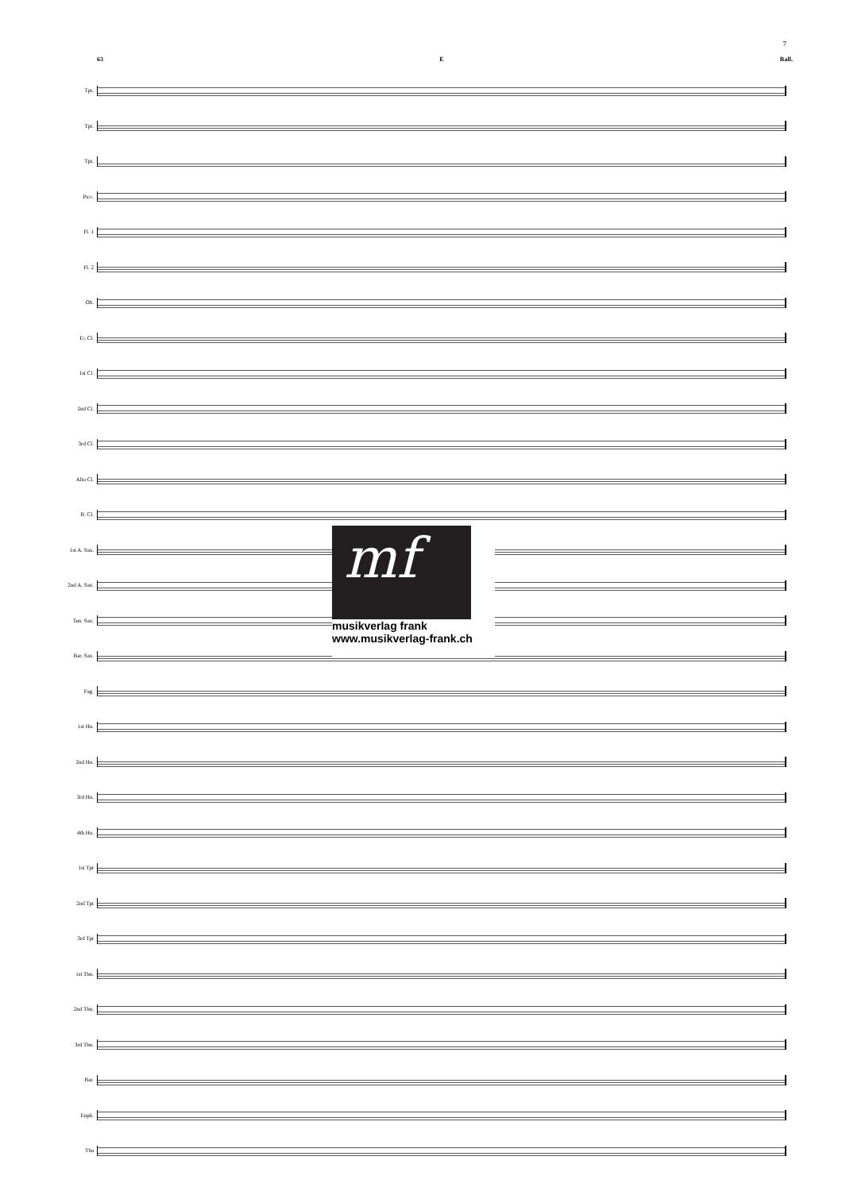7
63 E Rall.
Tpt.
Tpt.
Tpt.
Picc.
Fl. 1
Fl. 2
Ob.
E♭ Cl.
1st Cl.
2nd Cl.
3rd Cl.
Alto Cl.
B. Cl.
1st A. Sax.
2nd A. Sax.
Ten. Sax.
Bar. Sax.
Fag.
1st Hn.
2nd Hn.
3rd Hn.
4th Hn.
1st Tpt
2nd Tpt
3rd Tpt
1st Tbn.
2nd Tbn.
3rd Tbn.
Bar.
Euph.
Tba
mf
musikverlag frank
www.musikverlag-frank.ch